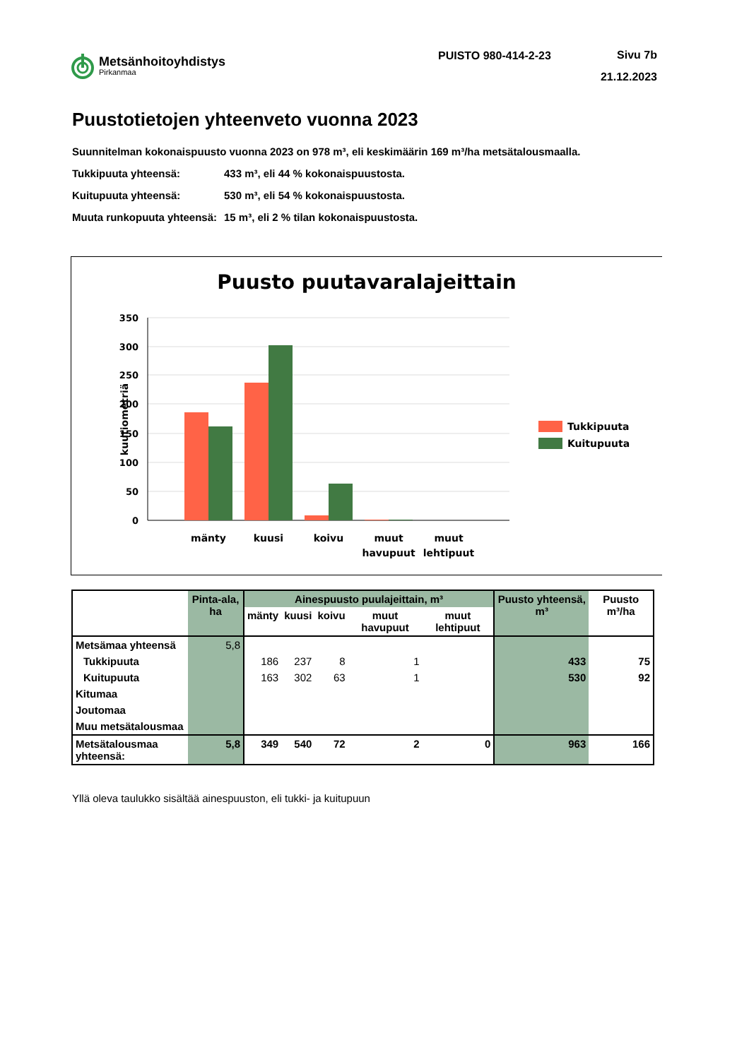Metsänhoitoyhdistys
Pirkanmaa
PUISTO 980-414-2-23
Sivu 7b
21.12.2023
Puustotietojen yhteenveto vuonna 2023
Suunnitelman kokonaispuusto vuonna 2023 on 978 m³, eli keskimäärin 169 m³/ha metsätalousmaalla.
Tukkipuuta yhteensä: 433 m³, eli 44 % kokonaispuustosta.
Kuitupuuta yhteensä: 530 m³, eli 54 % kokonaispuustosta.
Muuta runkopuuta yhteensä: 15 m³, eli 2 % tilan kokonaispuustosta.
Puusto puutavaralajeittain
350
300
250
200
150
100
50
0
kuutiometriä
mänty
kuusi
koivu
muut
havupuut
muut
lehtipuut
Tukkipuuta
Kuitupuuta
| | Pinta-ala, ha | Ainespuusto puulajeittain, m³ | | | | | Puusto yhteensä, m³ | Puusto m³/ha |
| --- | --- | --- | --- | --- | --- | --- | --- | --- |
| | | mänty | kuusi | koivu | muut havupuut | muut lehtipuut | | |
| Metsämaa yhteensä | 5,8 | | | | | | | |
| Tukkipuuta | | 186 | 237 | 8 | 1 | | 433 | 75 |
| Kuitupuuta | | 163 | 302 | 63 | 1 | | 530 | 92 |
| Kitumaa | | | | | | | | |
| Joutomaa | | | | | | | | |
| Muu metsätalousmaa | | | | | | | | |
| Metsätalousmaa yhteensä: | 5,8 | 349 | 540 | 72 | 2 | 0 | 963 | 166 |
Yllä oleva taulukko sisältää ainespuuston, eli tukki- ja kuitupuun